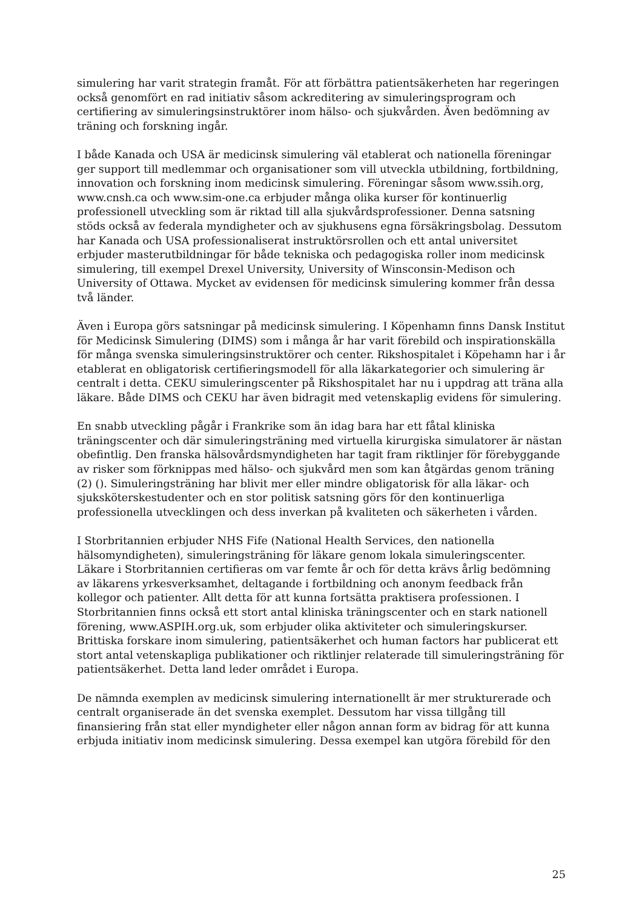simulering har varit strategin framåt. För att förbättra patientsäkerheten har regeringen också genomfört en rad initiativ såsom ackreditering av simuleringsprogram och certifiering av simuleringsinstruktörer inom hälso- och sjukvården. Även bedömning av träning och forskning ingår.
I både Kanada och USA är medicinsk simulering väl etablerat och nationella föreningar ger support till medlemmar och organisationer som vill utveckla utbildning, fortbildning, innovation och forskning inom medicinsk simulering. Föreningar såsom www.ssih.org, www.cnsh.ca och www.sim-one.ca erbjuder många olika kurser för kontinuerlig professionell utveckling som är riktad till alla sjukvårdsprofessioner. Denna satsning stöds också av federala myndigheter och av sjukhusens egna försäkringsbolag. Dessutom har Kanada och USA professionaliserat instruktörsrollen och ett antal universitet erbjuder masterutbildningar för både tekniska och pedagogiska roller inom medicinsk simulering, till exempel Drexel University, University of Winsconsin-Medison och University of Ottawa. Mycket av evidensen för medicinsk simulering kommer från dessa två länder.
Även i Europa görs satsningar på medicinsk simulering. I Köpenhamn finns Dansk Institut för Medicinsk Simulering (DIMS) som i många år har varit förebild och inspirationskälla för många svenska simuleringsinstruktörer och center. Rikshospitalet i Köpehamn har i år etablerat en obligatorisk certifieringsmodell för alla läkarkategorier och simulering är centralt i detta. CEKU simuleringscenter på Rikshospitalet har nu i uppdrag att träna alla läkare. Både DIMS och CEKU har även bidragit med vetenskaplig evidens för simulering.
En snabb utveckling pågår i Frankrike som än idag bara har ett fåtal kliniska träningscenter och där simuleringsträning med virtuella kirurgiska simulatorer är nästan obefintlig. Den franska hälsovårdsmyndigheten har tagit fram riktlinjer för förebyggande av risker som förknippas med hälso- och sjukvård men som kan åtgärdas genom träning (2) (). Simuleringsträning har blivit mer eller mindre obligatorisk för alla läkar- och sjuksköterskestudenter och en stor politisk satsning görs för den kontinuerliga professionella utvecklingen och dess inverkan på kvaliteten och säkerheten i vården.
I Storbritannien erbjuder NHS Fife (National Health Services, den nationella hälsomyndigheten), simuleringsträning för läkare genom lokala simuleringscenter. Läkare i Storbritannien certifieras om var femte år och för detta krävs årlig bedömning av läkarens yrkesverksamhet, deltagande i fortbildning och anonym feedback från kollegor och patienter. Allt detta för att kunna fortsätta praktisera professionen. I Storbritannien finns också ett stort antal kliniska träningscenter och en stark nationell förening, www.ASPIH.org.uk, som erbjuder olika aktiviteter och simuleringskurser. Brittiska forskare inom simulering, patientsäkerhet och human factors har publicerat ett stort antal vetenskapliga publikationer och riktlinjer relaterade till simuleringsträning för patientsäkerhet. Detta land leder området i Europa.
De nämnda exemplen av medicinsk simulering internationellt är mer strukturerade och centralt organiserade än det svenska exemplet. Dessutom har vissa tillgång till finansiering från stat eller myndigheter eller någon annan form av bidrag för att kunna erbjuda initiativ inom medicinsk simulering. Dessa exempel kan utgöra förebild för den
25